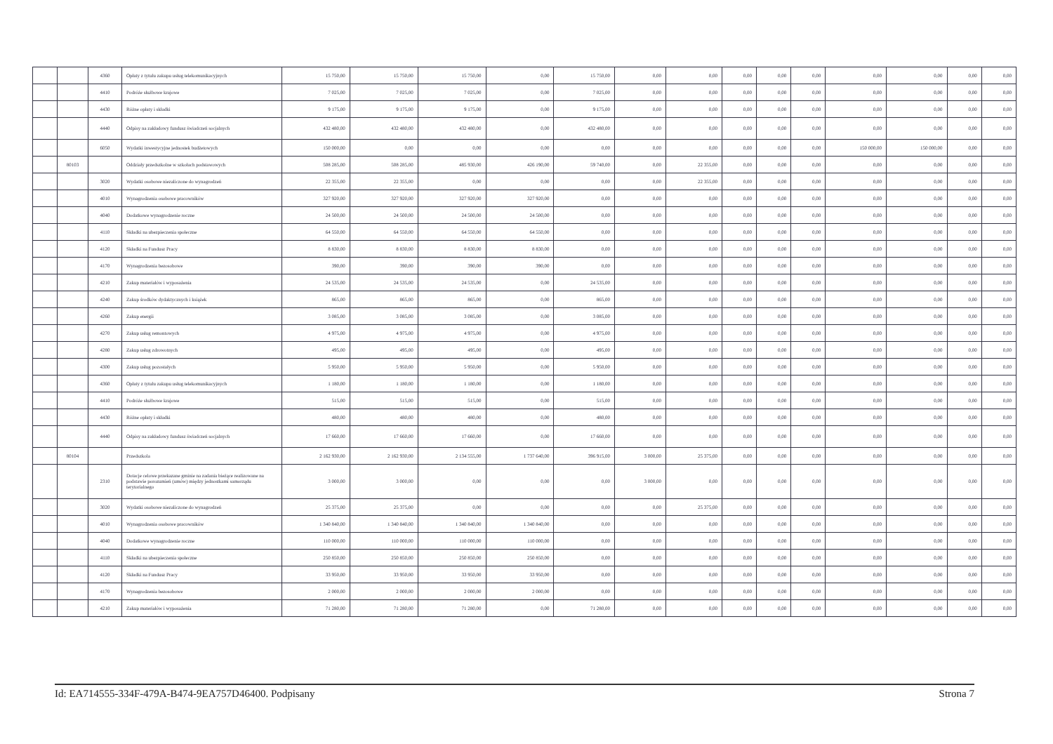| | | 4360 | Opłaty z tytułu zakupu usług telekomunikacyjnych | 15 750,00 | 15 750,00 | 15 750,00 | 0,00 | 15 750,00 | 0,00 | 0,00 | 0,00 | 0,00 | 0,00 | 0,00 | 0,00 | 0,00 | 0,00 |
| | | 4410 | Podróże służbowe krajowe | 7 025,00 | 7 025,00 | 7 025,00 | 0,00 | 7 025,00 | 0,00 | 0,00 | 0,00 | 0,00 | 0,00 | 0,00 | 0,00 | 0,00 | 0,00 |
| | | 4430 | Różne opłaty i składki | 9 175,00 | 9 175,00 | 9 175,00 | 0,00 | 9 175,00 | 0,00 | 0,00 | 0,00 | 0,00 | 0,00 | 0,00 | 0,00 | 0,00 | 0,00 |
| | | 4440 | Odpisy na zakładowy fundusz świadczeń socjalnych | 432 480,00 | 432 480,00 | 432 480,00 | 0,00 | 432 480,00 | 0,00 | 0,00 | 0,00 | 0,00 | 0,00 | 0,00 | 0,00 | 0,00 | 0,00 |
| | | 6050 | Wydatki inwestycyjne jednostek budżetowych | 150 000,00 | 0,00 | 0,00 | 0,00 | 0,00 | 0,00 | 0,00 | 0,00 | 0,00 | 0,00 | 150 000,00 | 150 000,00 | 0,00 | 0,00 |
| | 80103 | | Oddziały przedszkolne w szkołach podstawowych | 508 285,00 | 508 285,00 | 485 930,00 | 426 190,00 | 59 740,00 | 0,00 | 22 355,00 | 0,00 | 0,00 | 0,00 | 0,00 | 0,00 | 0,00 | 0,00 |
| | | 3020 | Wydatki osobowe niezaliczone do wynagrodzeń | 22 355,00 | 22 355,00 | 0,00 | 0,00 | 0,00 | 0,00 | 22 355,00 | 0,00 | 0,00 | 0,00 | 0,00 | 0,00 | 0,00 | 0,00 |
| | | 4010 | Wynagrodzenia osobowe pracowników | 327 920,00 | 327 920,00 | 327 920,00 | 327 920,00 | 0,00 | 0,00 | 0,00 | 0,00 | 0,00 | 0,00 | 0,00 | 0,00 | 0,00 | 0,00 |
| | | 4040 | Dodatkowe wynagrodzenie roczne | 24 500,00 | 24 500,00 | 24 500,00 | 24 500,00 | 0,00 | 0,00 | 0,00 | 0,00 | 0,00 | 0,00 | 0,00 | 0,00 | 0,00 | 0,00 |
| | | 4110 | Składki na ubezpieczenia społeczne | 64 550,00 | 64 550,00 | 64 550,00 | 64 550,00 | 0,00 | 0,00 | 0,00 | 0,00 | 0,00 | 0,00 | 0,00 | 0,00 | 0,00 | 0,00 |
| | | 4120 | Składki na Fundusz Pracy | 8 830,00 | 8 830,00 | 8 830,00 | 8 830,00 | 0,00 | 0,00 | 0,00 | 0,00 | 0,00 | 0,00 | 0,00 | 0,00 | 0,00 | 0,00 |
| | | 4170 | Wynagrodzenia bezosobowe | 390,00 | 390,00 | 390,00 | 390,00 | 0,00 | 0,00 | 0,00 | 0,00 | 0,00 | 0,00 | 0,00 | 0,00 | 0,00 | 0,00 |
| | | 4210 | Zakup materiałów i wyposażenia | 24 535,00 | 24 535,00 | 24 535,00 | 0,00 | 24 535,00 | 0,00 | 0,00 | 0,00 | 0,00 | 0,00 | 0,00 | 0,00 | 0,00 | 0,00 |
| | | 4240 | Zakup środków dydaktycznych i książek | 865,00 | 865,00 | 865,00 | 0,00 | 865,00 | 0,00 | 0,00 | 0,00 | 0,00 | 0,00 | 0,00 | 0,00 | 0,00 | 0,00 |
| | | 4260 | Zakup energii | 3 085,00 | 3 085,00 | 3 085,00 | 0,00 | 3 085,00 | 0,00 | 0,00 | 0,00 | 0,00 | 0,00 | 0,00 | 0,00 | 0,00 | 0,00 |
| | | 4270 | Zakup usług remontowych | 4 975,00 | 4 975,00 | 4 975,00 | 0,00 | 4 975,00 | 0,00 | 0,00 | 0,00 | 0,00 | 0,00 | 0,00 | 0,00 | 0,00 | 0,00 |
| | | 4280 | Zakup usług zdrowotnych | 495,00 | 495,00 | 495,00 | 0,00 | 495,00 | 0,00 | 0,00 | 0,00 | 0,00 | 0,00 | 0,00 | 0,00 | 0,00 | 0,00 |
| | | 4300 | Zakup usług pozostałych | 5 950,00 | 5 950,00 | 5 950,00 | 0,00 | 5 950,00 | 0,00 | 0,00 | 0,00 | 0,00 | 0,00 | 0,00 | 0,00 | 0,00 | 0,00 |
| | | 4360 | Opłaty z tytułu zakupu usług telekomunikacyjnych | 1 180,00 | 1 180,00 | 1 180,00 | 0,00 | 1 180,00 | 0,00 | 0,00 | 0,00 | 0,00 | 0,00 | 0,00 | 0,00 | 0,00 | 0,00 |
| | | 4410 | Podróże służbowe krajowe | 515,00 | 515,00 | 515,00 | 0,00 | 515,00 | 0,00 | 0,00 | 0,00 | 0,00 | 0,00 | 0,00 | 0,00 | 0,00 | 0,00 |
| | | 4430 | Różne opłaty i składki | 480,00 | 480,00 | 480,00 | 0,00 | 480,00 | 0,00 | 0,00 | 0,00 | 0,00 | 0,00 | 0,00 | 0,00 | 0,00 | 0,00 |
| | | 4440 | Odpisy na zakładowy fundusz świadczeń socjalnych | 17 660,00 | 17 660,00 | 17 660,00 | 0,00 | 17 660,00 | 0,00 | 0,00 | 0,00 | 0,00 | 0,00 | 0,00 | 0,00 | 0,00 | 0,00 |
| | 80104 | | Przedszkola | 2 162 930,00 | 2 162 930,00 | 2 134 555,00 | 1 737 640,00 | 396 915,00 | 3 000,00 | 25 375,00 | 0,00 | 0,00 | 0,00 | 0,00 | 0,00 | 0,00 | 0,00 |
| | | 2310 | Dotacje celowe przekazane gminie na zadania bieżące realizowane na podstawie porozumień (umów) między jednostkami samorządu terytorialnego | 3 000,00 | 3 000,00 | 0,00 | 0,00 | 0,00 | 3 000,00 | 0,00 | 0,00 | 0,00 | 0,00 | 0,00 | 0,00 | 0,00 | 0,00 |
| | | 3020 | Wydatki osobowe niezaliczone do wynagrodzeń | 25 375,00 | 25 375,00 | 0,00 | 0,00 | 0,00 | 0,00 | 25 375,00 | 0,00 | 0,00 | 0,00 | 0,00 | 0,00 | 0,00 | 0,00 |
| | | 4010 | Wynagrodzenia osobowe pracowników | 1 340 840,00 | 1 340 840,00 | 1 340 840,00 | 1 340 840,00 | 0,00 | 0,00 | 0,00 | 0,00 | 0,00 | 0,00 | 0,00 | 0,00 | 0,00 | 0,00 |
| | | 4040 | Dodatkowe wynagrodzenie roczne | 110 000,00 | 110 000,00 | 110 000,00 | 110 000,00 | 0,00 | 0,00 | 0,00 | 0,00 | 0,00 | 0,00 | 0,00 | 0,00 | 0,00 | 0,00 |
| | | 4110 | Składki na ubezpieczenia społeczne | 250 850,00 | 250 850,00 | 250 850,00 | 250 850,00 | 0,00 | 0,00 | 0,00 | 0,00 | 0,00 | 0,00 | 0,00 | 0,00 | 0,00 | 0,00 |
| | | 4120 | Składki na Fundusz Pracy | 33 950,00 | 33 950,00 | 33 950,00 | 33 950,00 | 0,00 | 0,00 | 0,00 | 0,00 | 0,00 | 0,00 | 0,00 | 0,00 | 0,00 | 0,00 |
| | | 4170 | Wynagrodzenia bezosobowe | 2 000,00 | 2 000,00 | 2 000,00 | 2 000,00 | 0,00 | 0,00 | 0,00 | 0,00 | 0,00 | 0,00 | 0,00 | 0,00 | 0,00 | 0,00 |
| | | 4210 | Zakup materiałów i wyposażenia | 71 280,00 | 71 280,00 | 71 280,00 | 0,00 | 71 280,00 | 0,00 | 0,00 | 0,00 | 0,00 | 0,00 | 0,00 | 0,00 | 0,00 | 0,00 |
Id: EA714555-334F-479A-B474-9EA757D46400. Podpisany Strona 7